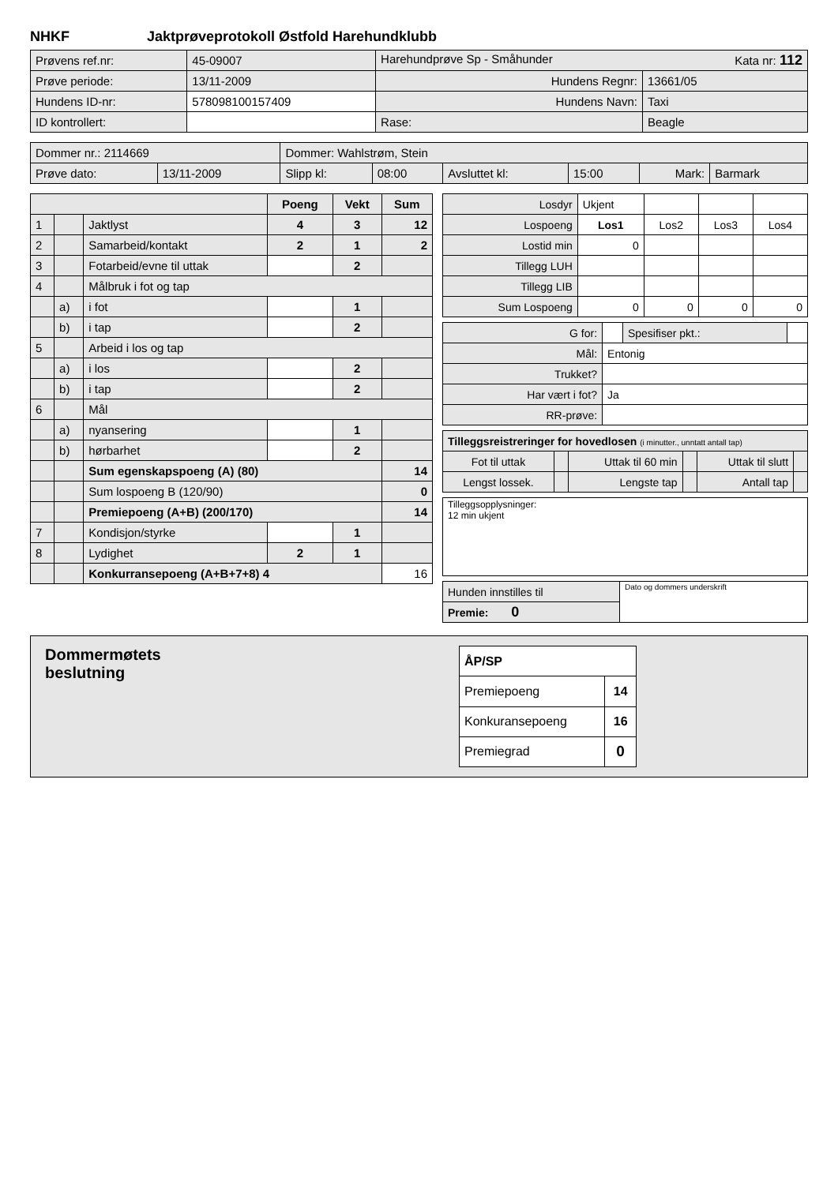NHKF Jaktprøveprotokoll Østfold Harehundklubb
| Prøvens ref.nr: | 45-09007 | Harehundprøve Sp - Småhunder Kata nr: 112 | |
| Prøve periode: | 13/11-2009 | Hundens Regnr: | 13661/05 |
| Hundens ID-nr: | 578098100157409 | Hundens Navn: | Taxi |
| ID kontrollert: | | Rase: | Beagle |
| Dommer nr.: 2114669 | | Dommer: Wahlstrøm, Stein | | | | | |
| Prøve dato: | 13/11-2009 | Slipp kl: | 08:00 | Avsluttet kl: | 15:00 | Mark: | Barmark |
| | | | Poeng | Vekt | Sum |
| --- | --- | --- | --- | --- | --- |
| 1 | | Jaktlyst | 4 | 3 | 12 |
| 2 | | Samarbeid/kontakt | 2 | 1 | 2 |
| 3 | | Fotarbeid/evne til uttak | | 2 | |
| 4 | | Målbruk i fot og tap | | | |
| | a) | i fot | | 1 | |
| | b) | i tap | | 2 | |
| 5 | | Arbeid i los og tap | | | |
| | a) | i los | | 2 | |
| | b) | i tap | | 2 | |
| 6 | | Mål | | | |
| | a) | nyansering | | 1 | |
| | b) | hørbarhet | | 2 | |
| | | Sum egenskapspoeng (A) (80) | | | 14 |
| | | Sum lospoeng B (120/90) | | | 0 |
| | | Premiepoeng (A+B) (200/170) | | | 14 |
| 7 | | Kondisjon/styrke | | 1 | |
| 8 | | Lydighet | 2 | 1 | |
| | | Konkurransepoeng (A+B+7+8) 4 | | | 16 |
| Losdyr | Ukjent | | | |
| Lospoeng | Los1 | Los2 | Los3 | Los4 |
| Lostid min | 0 | | | |
| Tillegg LUH | | | | |
| Tillegg LIB | | | | |
| Sum Lospoeng | 0 | 0 | 0 | 0 |
| G for: | | Spesifiser pkt.: | |
| Mål: | Entonig | | |
| Trukket? | | | |
| Har vært i fot? | Ja | | |
| RR-prøve: | | | |
| Tilleggsreistreringer for hovedlosen (i minutter., unntatt antall tap) | | | | | |
| Fot til uttak | | Uttak til 60 min | | Uttak til slutt | |
| Lengst lossek. | | Lengste tap | | Antall tap | |
| Tilleggsopplysninger: 12 min ukjent |
| Hunden innstilles til | Dato og dommers underskrift |
| Premie: 0 | |
Dommermøtets
beslutning
| ÅP/SP | |
| Premiepoeng | 14 |
| Konkuransepoeng | 16 |
| Premiegrad | 0 |